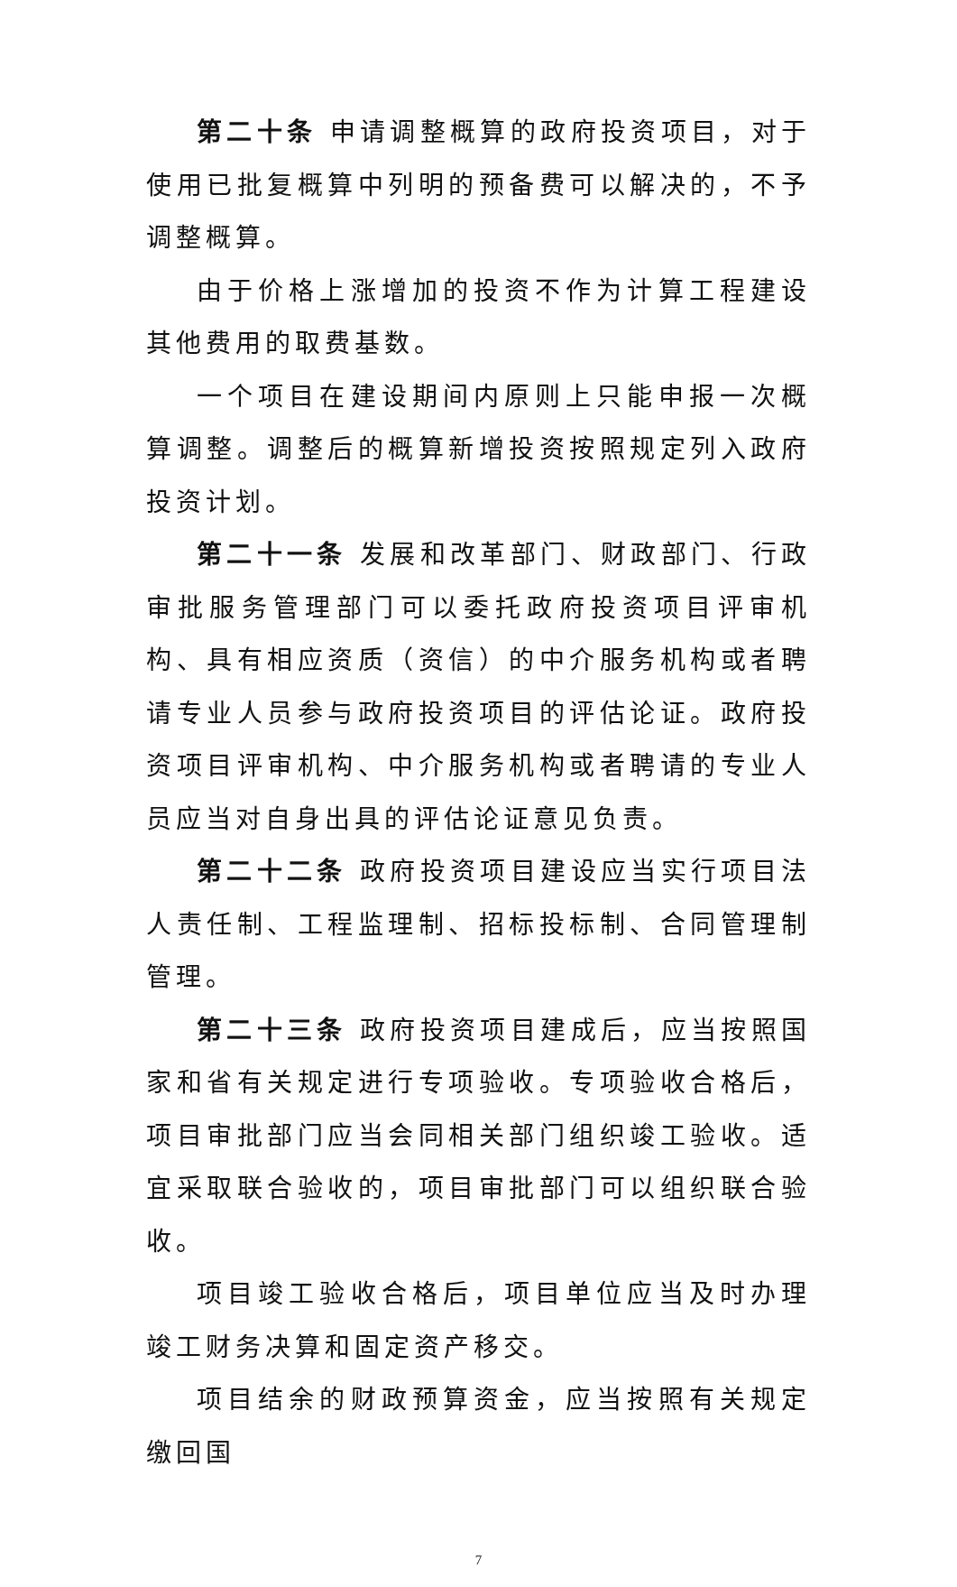第二十条 申请调整概算的政府投资项目，对于使用已批复概算中列明的预备费可以解决的，不予调整概算。
由于价格上涨增加的投资不作为计算工程建设其他费用的取费基数。
一个项目在建设期间内原则上只能申报一次概算调整。调整后的概算新增投资按照规定列入政府投资计划。
第二十一条 发展和改革部门、财政部门、行政审批服务管理部门可以委托政府投资项目评审机构、具有相应资质（资信）的中介服务机构或者聘请专业人员参与政府投资项目的评估论证。政府投资项目评审机构、中介服务机构或者聘请的专业人员应当对自身出具的评估论证意见负责。
第二十二条 政府投资项目建设应当实行项目法人责任制、工程监理制、招标投标制、合同管理制管理。
第二十三条 政府投资项目建成后，应当按照国家和省有关规定进行专项验收。专项验收合格后，项目审批部门应当会同相关部门组织竣工验收。适宜采取联合验收的，项目审批部门可以组织联合验收。
项目竣工验收合格后，项目单位应当及时办理竣工财务决算和固定资产移交。
项目结余的财政预算资金，应当按照有关规定缴回国
7